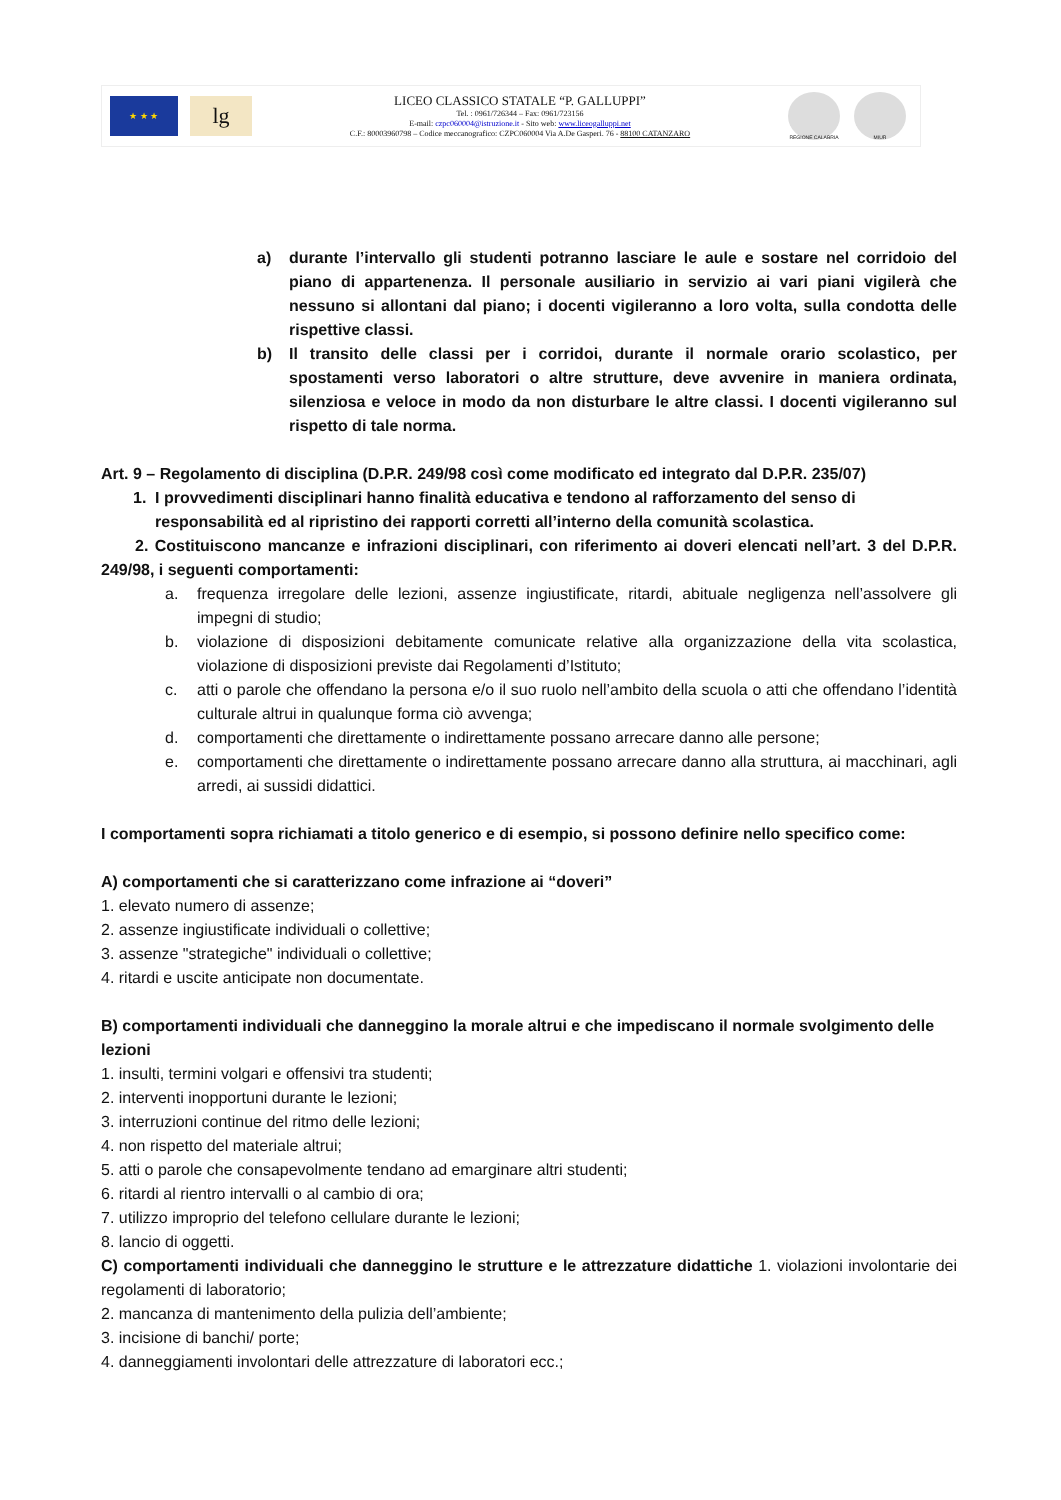★ ★ ★
lg
LICEO CLASSICO STATALE “P. GALLUPPI”
Tel. : 0961/726344 – Fax: 0961/723156
E-mail: czpc060004@istruzione.it - Sito web: www.liceogalluppi.net
C.F.: 80003960798 – Codice meccanografico: CZPC060004 Via A.De Gasperi. 76 - 88100 CATANZARO
REGIONE CALABRIA MIUR
a) durante l’intervallo gli studenti potranno lasciare le aule e sostare nel corridoio del piano di appartenenza. Il personale ausiliario in servizio ai vari piani vigilerà che nessuno si allontani dal piano; i docenti vigileranno a loro volta, sulla condotta delle rispettive classi.
b) Il transito delle classi per i corridoi, durante il normale orario scolastico, per spostamenti verso laboratori o altre strutture, deve avvenire in maniera ordinata, silenziosa e veloce in modo da non disturbare le altre classi. I docenti vigileranno sul rispetto di tale norma.
Art. 9 – Regolamento di disciplina (D.P.R. 249/98 così come modificato ed integrato dal D.P.R. 235/07)
1. I provvedimenti disciplinari hanno finalità educativa e tendono al rafforzamento del senso di responsabilità ed al ripristino dei rapporti corretti all’interno della comunità scolastica.
2. Costituiscono mancanze e infrazioni disciplinari, con riferimento ai doveri elencati nell’art. 3 del D.P.R. 249/98, i seguenti comportamenti:
a. frequenza irregolare delle lezioni, assenze ingiustificate, ritardi, abituale negligenza nell’assolvere gli impegni di studio;
b. violazione di disposizioni debitamente comunicate relative alla organizzazione della vita scolastica, violazione di disposizioni previste dai Regolamenti d’Istituto;
c. atti o parole che offendano la persona e/o il suo ruolo nell’ambito della scuola o atti che offendano l’identità culturale altrui in qualunque forma ciò avvenga;
d. comportamenti che direttamente o indirettamente possano arrecare danno alle persone;
e. comportamenti che direttamente o indirettamente possano arrecare danno alla struttura, ai macchinari, agli arredi, ai sussidi didattici.
I comportamenti sopra richiamati a titolo generico e di esempio, si possono definire nello specifico come:
A) comportamenti che si caratterizzano come infrazione ai “doveri”
1. elevato numero di assenze;
2. assenze ingiustificate individuali o collettive;
3. assenze "strategiche" individuali o collettive;
4. ritardi e uscite anticipate non documentate.
B) comportamenti individuali che danneggino la morale altrui e che impediscano il normale svolgimento delle lezioni
1. insulti, termini volgari e offensivi tra studenti;
2. interventi inopportuni durante le lezioni;
3. interruzioni continue del ritmo delle lezioni;
4. non rispetto del materiale altrui;
5. atti o parole che consapevolmente tendano ad emarginare altri studenti;
6. ritardi al rientro intervalli o al cambio di ora;
7. utilizzo improprio del telefono cellulare durante le lezioni;
8. lancio di oggetti.
C) comportamenti individuali che danneggino le strutture e le attrezzature didattiche 1. violazioni involontarie dei regolamenti di laboratorio;
2. mancanza di mantenimento della pulizia dell’ambiente;
3. incisione di banchi/ porte;
4. danneggiamenti involontari delle attrezzature di laboratori ecc.;